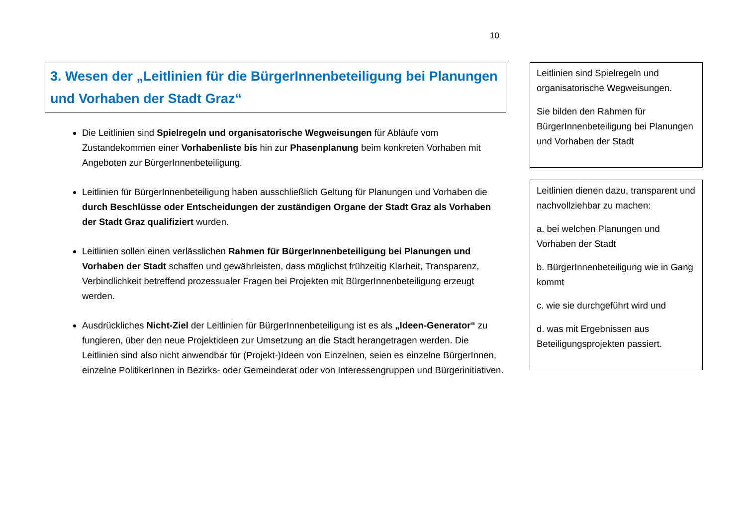10
3. Wesen der „Leitlinien für die BürgerInnenbeteiligung bei Planungen und Vorhaben der Stadt Graz“
Die Leitlinien sind Spielregeln und organisatorische Wegweisungen für Abläufe vom Zustandekommen einer Vorhabenliste bis hin zur Phasenplanung beim konkreten Vorhaben mit Angeboten zur BürgerInnenbeteiligung.
Leitlinien für BürgerInnenbeteiligung haben ausschließlich Geltung für Planungen und Vorhaben die durch Beschlüsse oder Entscheidungen der zuständigen Organe der Stadt Graz als Vorhaben der Stadt Graz qualifiziert wurden.
Leitlinien sollen einen verlässlichen Rahmen für BürgerInnenbeteiligung bei Planungen und Vorhaben der Stadt schaffen und gewährleisten, dass möglichst frühzeitig Klarheit, Transparenz, Verbindlichkeit betreffend prozessualer Fragen bei Projekten mit BürgerInnenbeteiligung erzeugt werden.
Ausdrückliches Nicht-Ziel der Leitlinien für BürgerInnenbeteiligung ist es als „Ideen-Generator“ zu fungieren, über den neue Projektideen zur Umsetzung an die Stadt herangetragen werden. Die Leitlinien sind also nicht anwendbar für (Projekt-)Ideen von Einzelnen, seien es einzelne BürgerInnen, einzelne PolitikerInnen in Bezirks- oder Gemeinderat oder von Interessengruppen und Bürgerinitiativen.
Leitlinien sind Spielregeln und organisatorische Wegweisungen.
Sie bilden den Rahmen für BürgerInnenbeteiligung bei Planungen und Vorhaben der Stadt
Leitlinien dienen dazu, transparent und nachvollziehbar zu machen:
a. bei welchen Planungen und Vorhaben der Stadt
b. BürgerInnenbeteiligung wie in Gang kommt
c. wie sie durchgeführt wird und
d. was mit Ergebnissen aus Beteiligungsprojekten passiert.